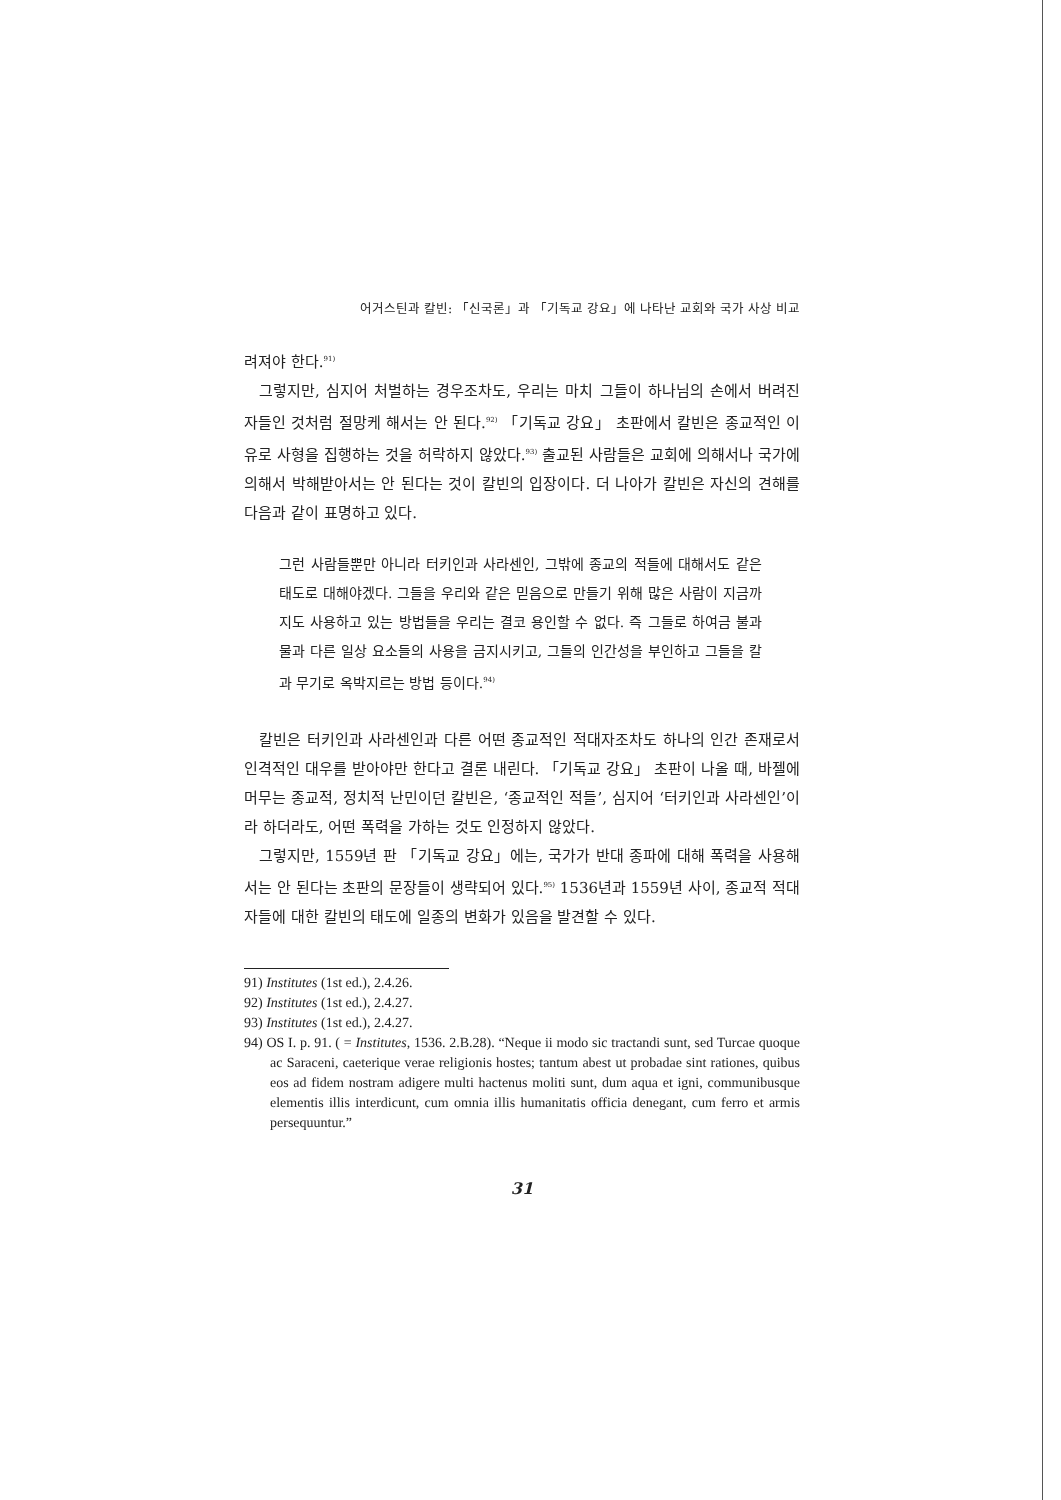어거스틴과 칼빈: 「신국론」과 「기독교 강요」에 나타난 교회와 국가 사상 비교
려져야 한다.<sup>91)</sup>
그렇지만, 심지어 처벌하는 경우조차도, 우리는 마치 그들이 하나님의 손에서 버려진 자들인 것처럼 절망케 해서는 안 된다.<sup>92)</sup> 「기독교 강요」 초판에서 칼빈은 종교적인 이유로 사형을 집행하는 것을 허락하지 않았다.<sup>93)</sup> 출교된 사람들은 교회에 의해서나 국가에 의해서 박해받아서는 안 된다는 것이 칼빈의 입장이다. 더 나아가 칼빈은 자신의 견해를 다음과 같이 표명하고 있다.
그런 사람들뿐만 아니라 터키인과 사라센인, 그밖에 종교의 적들에 대해서도 같은 태도로 대해야겠다. 그들을 우리와 같은 믿음으로 만들기 위해 많은 사람이 지금까지도 사용하고 있는 방법들을 우리는 결코 용인할 수 없다. 즉 그들로 하여금 불과 물과 다른 일상 요소들의 사용을 금지시키고, 그들의 인간성을 부인하고 그들을 칼과 무기로 옥박지르는 방법 등이다.<sup>94)</sup>
칼빈은 터키인과 사라센인과 다른 어떤 종교적인 적대자조차도 하나의 인간 존재로서 인격적인 대우를 받아야만 한다고 결론 내린다. 「기독교 강요」 초판이 나올 때, 바젤에 머무는 종교적, 정치적 난민이던 칼빈은, ‘종교적인 적들’, 심지어 ‘터키인과 사라센인’이라 하더라도, 어떤 폭력을 가하는 것도 인정하지 않았다.
그렇지만, 1559년 판 「기독교 강요」에는, 국가가 반대 종파에 대해 폭력을 사용해서는 안 된다는 초판의 문장들이 생략되어 있다.<sup>95)</sup> 1536년과 1559년 사이, 종교적 적대자들에 대한 칼빈의 태도에 일종의 변화가 있음을 발견할 수 있다.
91) Institutes (1st ed.), 2.4.26.
92) Institutes (1st ed.), 2.4.27.
93) Institutes (1st ed.), 2.4.27.
94) OS I. p. 91. ( = Institutes, 1536. 2.B.28). “Neque ii modo sic tractandi sunt, sed Turcae quoque ac Saraceni, caeterique verae religionis hostes; tantum abest ut probadae sint rationes, quibus eos ad fidem nostram adigere multi hactenus moliti sunt, dum aqua et igni, communibusque elementis illis interdicunt, cum omnia illis humanitatis officia denegant, cum ferro et armis persequuntur.”
31